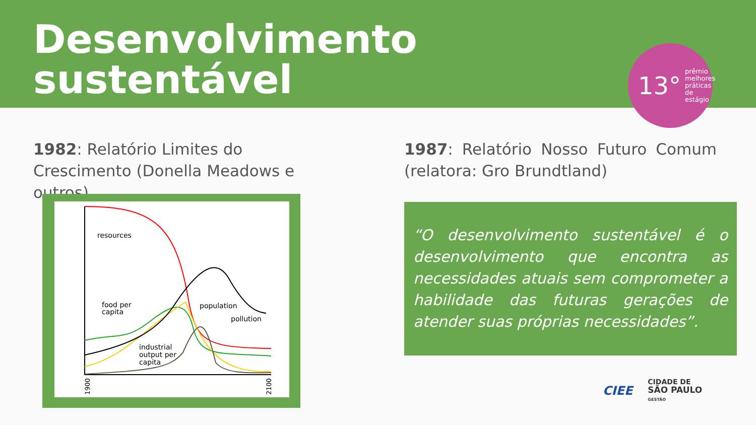Desenvolvimento
sustentável
13° prêmio
melhores
práticas
de estágio
1982: Relatório Limites do Crescimento (Donella Meadows e outros)
1987: Relatório Nosso Futuro Comum (relatora: Gro Brundtland)
resources
food per
capita
population
pollution
industrial
output per
capita
1900
2100
“O desenvolvimento sustentável é o desenvolvimento que encontra as necessidades atuais sem comprometer a habilidade das futuras gerações de atender suas próprias necessidades”.
CIEE CIDADE DE
SÃO PAULO
GESTÃO